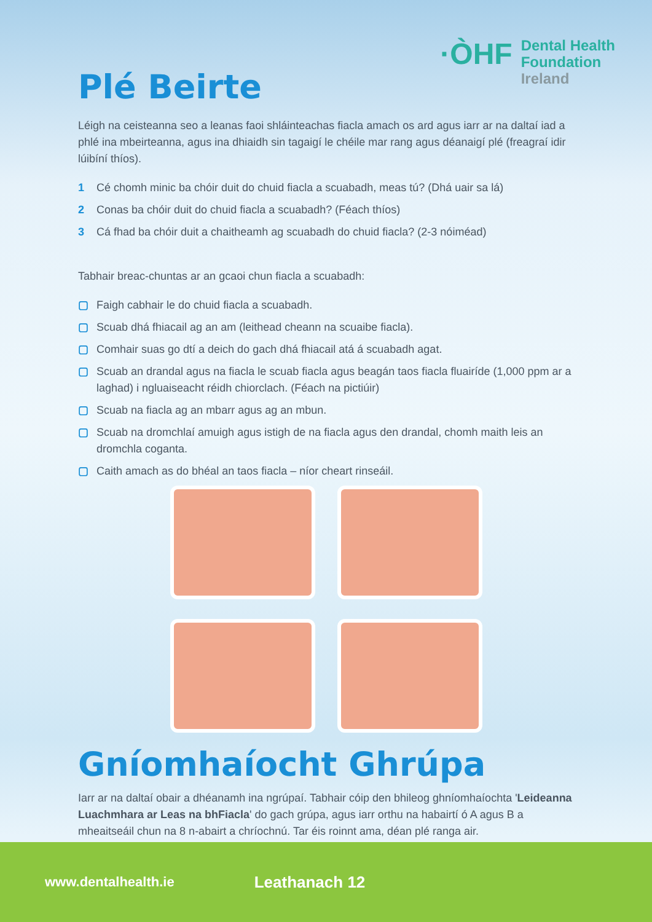·ÒHF
Dental Health
Foundation
Ireland
Plé Beirte
Léigh na ceisteanna seo a leanas faoi shláinteachas fiacla amach os ard agus iarr ar na daltaí iad a phlé ina mbeirteanna, agus ina dhiaidh sin tagaigí le chéile mar rang agus déanaigí plé (freagraí idir lúibíní thíos).
1 Cé chomh minic ba chóir duit do chuid fiacla a scuabadh, meas tú? (Dhá uair sa lá)
2 Conas ba chóir duit do chuid fiacla a scuabadh? (Féach thíos)
3 Cá fhad ba chóir duit a chaitheamh ag scuabadh do chuid fiacla? (2-3 nóiméad)
Tabhair breac-chuntas ar an gcaoi chun fiacla a scuabadh:
▢ Faigh cabhair le do chuid fiacla a scuabadh.
▢ Scuab dhá fhiacail ag an am (leithead cheann na scuaibe fiacla).
▢ Comhair suas go dtí a deich do gach dhá fhiacail atá á scuabadh agat.
▢ Scuab an drandal agus na fiacla le scuab fiacla agus beagán taos fiacla fluairíde (1,000 ppm ar a laghad) i ngluaiseacht réidh chiorclach. (Féach na pictiúir)
▢ Scuab na fiacla ag an mbarr agus ag an mbun.
▢ Scuab na dromchlaí amuigh agus istigh de na fiacla agus den drandal, chomh maith leis an dromchla coganta.
▢ Caith amach as do bhéal an taos fiacla – níor cheart rinseáil.
Gníomhaíocht Ghrúpa
Iarr ar na daltaí obair a dhéanamh ina ngrúpaí. Tabhair cóip den bhileog ghníomhaíochta 'Leideanna Luachmhara ar Leas na bhFiacla' do gach grúpa, agus iarr orthu na habairtí ó A agus B a mheaitseáil chun na 8 n-abairt a chríochnú. Tar éis roinnt ama, déan plé ranga air.
www.dentalhealth.ie Leathanach 12